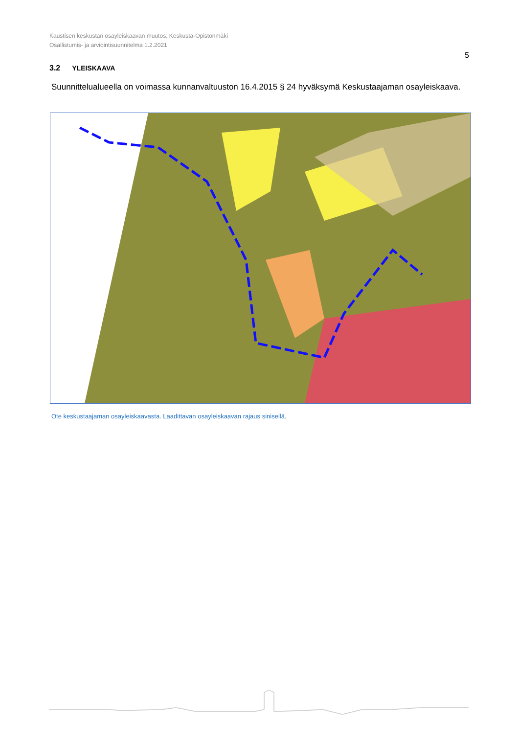Kaustisen keskustan osayleiskaavan muutos; Keskusta-Opistonmäki
Osallistumis- ja arviointisuunnitelma 1.2.2021
5
3.2 YLEISKAAVA
Suunnittelualueella on voimassa kunnanvaltuuston 16.4.2015 § 24 hyväksymä Keskustaajaman osayleiskaava.
Ote keskustaajaman osayleiskaavasta. Laadittavan osayleiskaavan rajaus sinisellä.